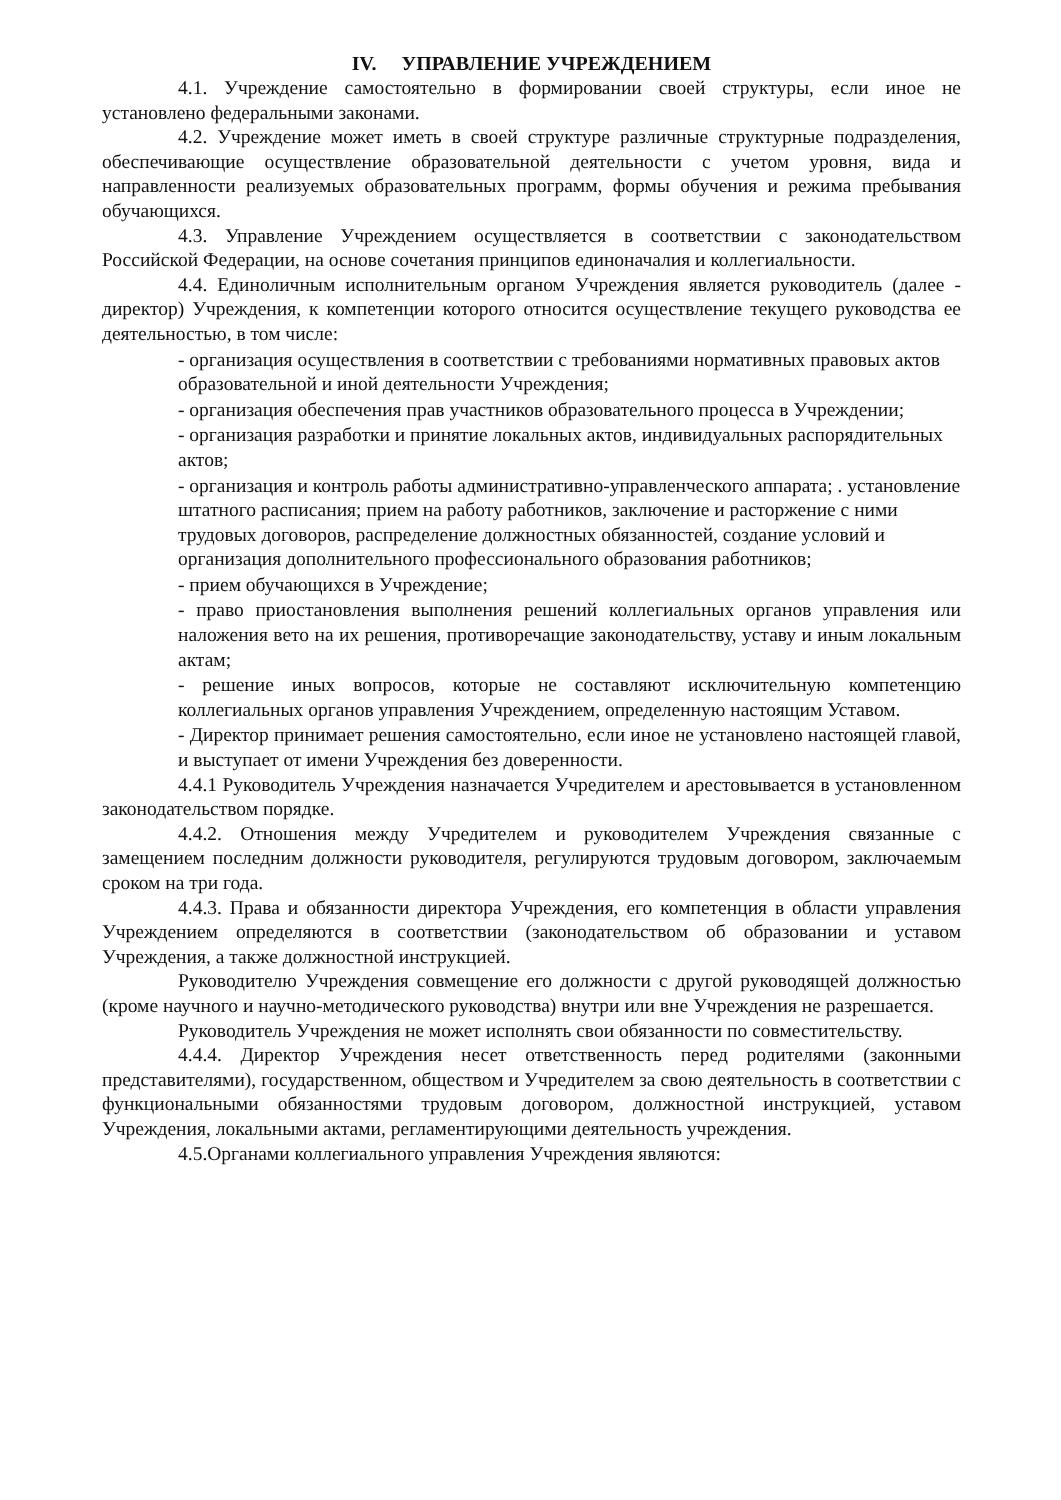IV. УПРАВЛЕНИЕ УЧРЕЖДЕНИЕМ
4.1. Учреждение самостоятельно в формировании своей структуры, если иное не установлено федеральными законами.
4.2. Учреждение может иметь в своей структуре различные структурные подразделения, обеспечивающие осуществление образовательной деятельности с учетом уровня, вида и направленности реализуемых образовательных программ, формы обучения и режима пребывания обучающихся.
4.3. Управление Учреждением осуществляется в соответствии с законодательством Российской Федерации, на основе сочетания принципов единоначалия и коллегиальности.
4.4. Единоличным исполнительным органом Учреждения является руководитель (далее - директор) Учреждения, к компетенции которого относится осуществление текущего руководства ее деятельностью, в том числе:
- организация осуществления в соответствии с требованиями нормативных правовых актов образовательной и иной деятельности Учреждения;
- организация обеспечения прав участников образовательного процесса в Учреждении;
- организация разработки и принятие локальных актов, индивидуальных распорядительных актов;
- организация и контроль работы административно-управленческого аппарата; . установление штатного расписания; прием на работу работников, заключение и расторжение с ними трудовых договоров, распределение должностных обязанностей, создание условий и организация дополнительного профессионального образования работников;
- прием обучающихся в Учреждение;
- право приостановления выполнения решений коллегиальных органов управления или наложения вето на их решения, противоречащие законодательству, уставу и иным локальным актам;
- решение иных вопросов, которые не составляют исключительную компетенцию коллегиальных органов управления Учреждением, определенную настоящим Уставом.
- Директор принимает решения самостоятельно, если иное не установлено настоящей главой, и выступает от имени Учреждения без доверенности.
4.4.1 Руководитель Учреждения назначается Учредителем и арестовывается в установленном законодательством порядке.
4.4.2. Отношения между Учредителем и руководителем Учреждения связанные с замещением последним должности руководителя, регулируются трудовым договором, заключаемым сроком на три года.
4.4.3. Права и обязанности директора Учреждения, его компетенция в области управления Учреждением определяются в соответствии (законодательством об образовании и уставом Учреждения, а также должностной инструкцией.
Руководителю Учреждения совмещение его должности с другой руководящей должностью (кроме научного и научно-методического руководства) внутри или вне Учреждения не разрешается.
Руководитель Учреждения не может исполнять свои обязанности по совместительству.
4.4.4. Директор Учреждения несет ответственность перед родителями (законными представителями), государственном, обществом и Учредителем за свою деятельность в соответствии с функциональными обязанностями трудовым договором, должностной инструкцией, уставом Учреждения, локальными актами, регламентирующими деятельность учреждения.
4.5.Органами коллегиального управления Учреждения являются: